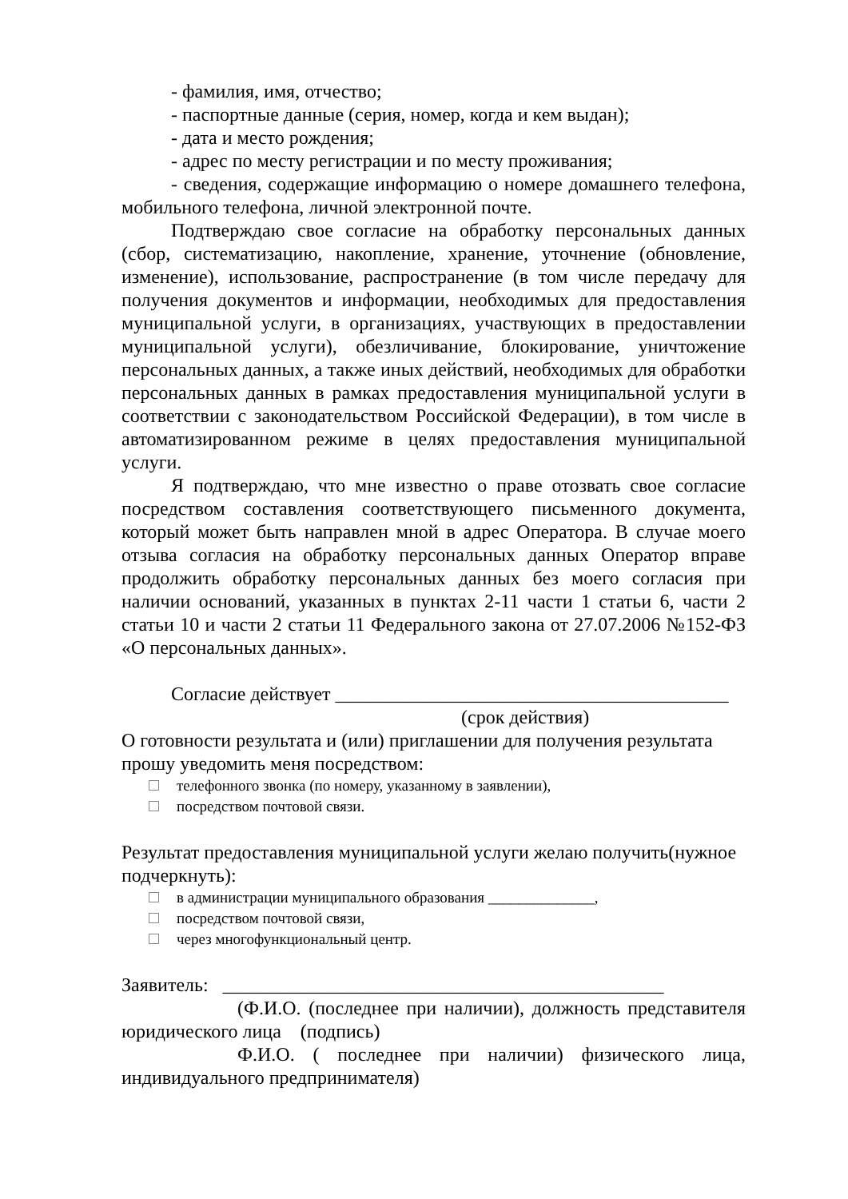- фамилия, имя, отчество;
- паспортные данные (серия, номер, когда и кем выдан);
- дата и место рождения;
- адрес по месту регистрации и по месту проживания;
- сведения, содержащие информацию о номере домашнего телефона, мобильного телефона, личной электронной почте.
Подтверждаю свое согласие на обработку персональных данных (сбор, систематизацию, накопление, хранение, уточнение (обновление, изменение), использование, распространение (в том числе передачу для получения документов и информации, необходимых для предоставления муниципальной услуги, в организациях, участвующих в предоставлении муниципальной услуги), обезличивание, блокирование, уничтожение персональных данных, а также иных действий, необходимых для обработки персональных данных в рамках предоставления муниципальной услуги в соответствии с законодательством Российской Федерации), в том числе в автоматизированном режиме в целях предоставления муниципальной услуги.
Я подтверждаю, что мне известно о праве отозвать свое согласие посредством составления соответствующего письменного документа, который может быть направлен мной в адрес Оператора. В случае моего отзыва согласия на обработку персональных данных Оператор вправе продолжить обработку персональных данных без моего согласия при наличии оснований, указанных в пунктах 2-11 части 1 статьи 6, части 2 статьи 10 и части 2 статьи 11 Федерального закона от 27.07.2006 №152-ФЗ «О персональных данных».
Согласие действует _________________________________________
(срок действия)
О готовности результата и (или) приглашении для получения результата прошу уведомить меня посредством:
телефонного звонка (по номеру, указанному в заявлении),
посредством почтовой связи.
Результат предоставления муниципальной услуги желаю получить(нужное подчеркнуть):
в администрации муниципального образования ______________,
посредством почтовой связи,
через многофункциональный центр.
Заявитель: ______________________________________________
(Ф.И.О. (последнее при наличии), должность представителя юридического лица (подпись)
Ф.И.О. ( последнее при наличии) физического лица, индивидуального предпринимателя)